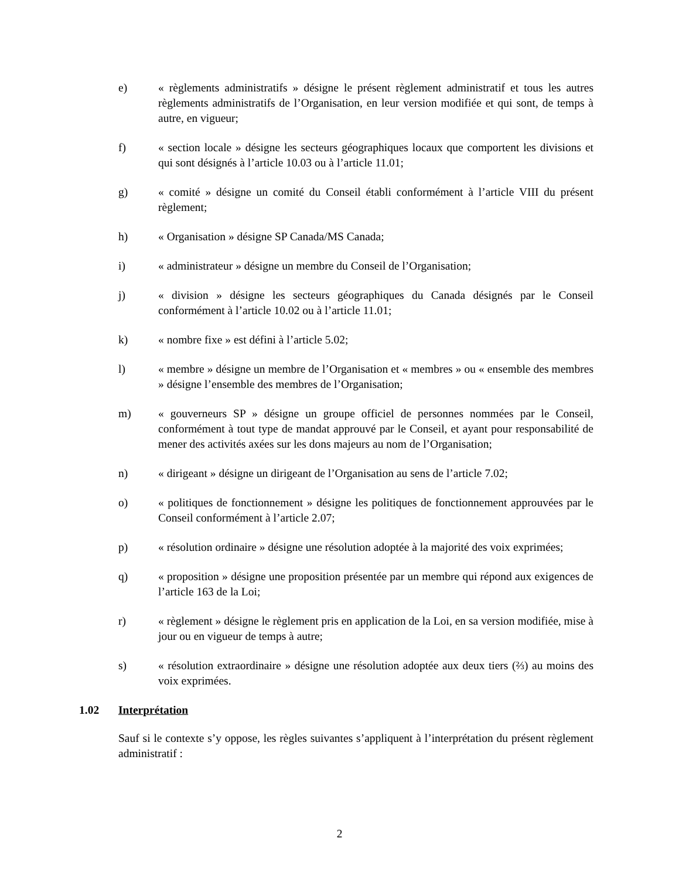e) « règlements administratifs » désigne le présent règlement administratif et tous les autres règlements administratifs de l’Organisation, en leur version modifiée et qui sont, de temps à autre, en vigueur;
f) « section locale » désigne les secteurs géographiques locaux que comportent les divisions et qui sont désignés à l’article 10.03 ou à l’article 11.01;
g) « comité » désigne un comité du Conseil établi conformément à l’article VIII du présent règlement;
h) « Organisation » désigne SP Canada/MS Canada;
i) « administrateur » désigne un membre du Conseil de l’Organisation;
j) « division » désigne les secteurs géographiques du Canada désignés par le Conseil conformément à l’article 10.02 ou à l’article 11.01;
k) « nombre fixe » est défini à l’article 5.02;
l) « membre » désigne un membre de l’Organisation et « membres » ou « ensemble des membres » désigne l’ensemble des membres de l’Organisation;
m) « gouverneurs SP » désigne un groupe officiel de personnes nommées par le Conseil, conformément à tout type de mandat approuvé par le Conseil, et ayant pour responsabilité de mener des activités axées sur les dons majeurs au nom de l’Organisation;
n) « dirigeant » désigne un dirigeant de l’Organisation au sens de l’article 7.02;
o) « politiques de fonctionnement » désigne les politiques de fonctionnement approuvées par le Conseil conformément à l’article 2.07;
p) « résolution ordinaire » désigne une résolution adoptée à la majorité des voix exprimées;
q) « proposition » désigne une proposition présentée par un membre qui répond aux exigences de l’article 163 de la Loi;
r) « règlement » désigne le règlement pris en application de la Loi, en sa version modifiée, mise à jour ou en vigueur de temps à autre;
s) « résolution extraordinaire » désigne une résolution adoptée aux deux tiers (⅔) au moins des voix exprimées.
1.02 Interprétation
Sauf si le contexte s’y oppose, les règles suivantes s’appliquent à l’interprétation du présent règlement administratif :
2